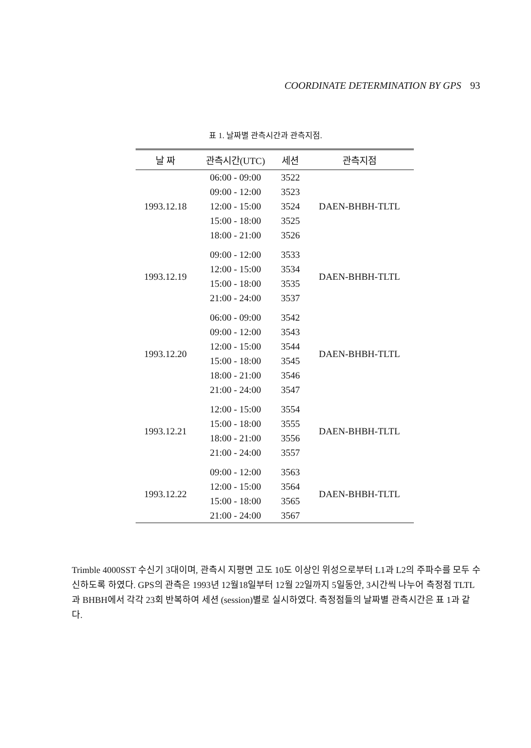COORDINATE DETERMINATION BY GPS 93
표 1. 날짜별 관측시간과 관측지점.
| 날 짜 | 관측시간(UTC) | 세션 | 관측지점 |
| --- | --- | --- | --- |
| 1993.12.18 | 06:00 - 09:00 | 3522 | DAEN-BHBH-TLTL |
| | 09:00 - 12:00 | 3523 | |
| | 12:00 - 15:00 | 3524 | |
| | 15:00 - 18:00 | 3525 | |
| | 18:00 - 21:00 | 3526 | |
| 1993.12.19 | 09:00 - 12:00 | 3533 | DAEN-BHBH-TLTL |
| | 12:00 - 15:00 | 3534 | |
| | 15:00 - 18:00 | 3535 | |
| | 21:00 - 24:00 | 3537 | |
| 1993.12.20 | 06:00 - 09:00 | 3542 | DAEN-BHBH-TLTL |
| | 09:00 - 12:00 | 3543 | |
| | 12:00 - 15:00 | 3544 | |
| | 15:00 - 18:00 | 3545 | |
| | 18:00 - 21:00 | 3546 | |
| | 21:00 - 24:00 | 3547 | |
| 1993.12.21 | 12:00 - 15:00 | 3554 | DAEN-BHBH-TLTL |
| | 15:00 - 18:00 | 3555 | |
| | 18:00 - 21:00 | 3556 | |
| | 21:00 - 24:00 | 3557 | |
| 1993.12.22 | 09:00 - 12:00 | 3563 | DAEN-BHBH-TLTL |
| | 12:00 - 15:00 | 3564 | |
| | 15:00 - 18:00 | 3565 | |
| | 21:00 - 24:00 | 3567 | |
Trimble 4000SST 수신기 3대이며, 관측시 지평면 고도 10도 이상인 위성으로부터 L1과 L2의 주파수를 모두 수신하도록 하였다. GPS의 관측은 1993년 12월18일부터 12월 22일까지 5일동안, 3시간씩 나누어 측정점 TLTL과 BHBH에서 각각 23회 반복하여 세션 (session)별로 실시하였다. 측정점들의 날짜별 관측시간은 표 1과 같다.